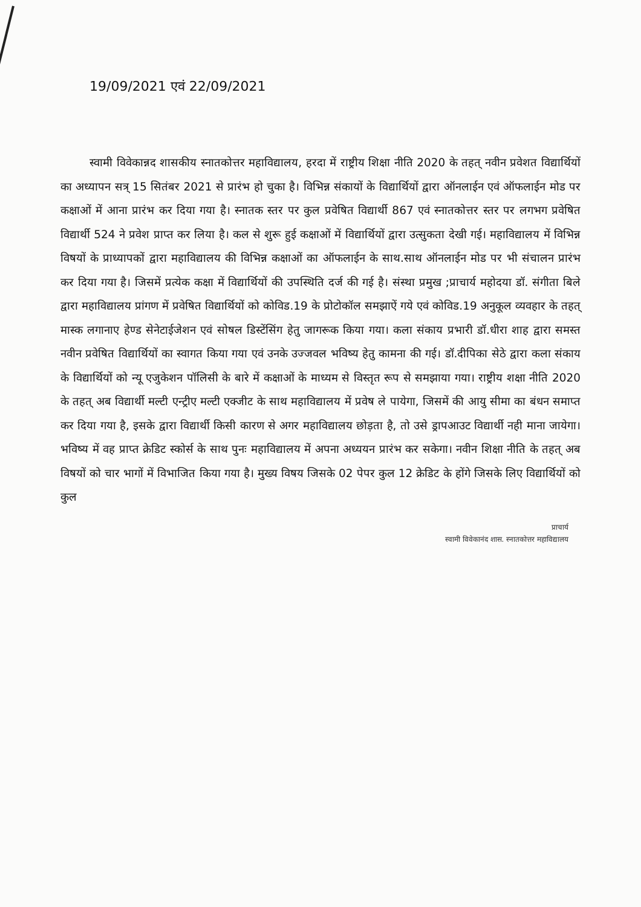19/09/2021 एवं 22/09/2021
स्वामी विवेकान्नद शासकीय स्नातकोत्तर महाविद्यालय, हरदा में राष्ट्रीय शिक्षा नीति 2020 के तहत् नवीन प्रवेशत विद्यार्थियों का अध्यापन सत्र् 15 सितंबर 2021 से प्रारंभ हो चुका है। विभिन्न संकायों के विद्यार्थियों द्वारा ऑनलाईन एवं ऑफलाईन मोड पर कक्षाओं में आना प्रारंभ कर दिया गया है। स्नातक स्तर पर कुल प्रवेषित विद्यार्थी 867 एवं स्नातकोत्तर स्तर पर लगभग प्रवेषित विद्यार्थी 524 ने प्रवेश प्राप्त कर लिया है। कल से शुरू हुई कक्षाओं में विद्यार्थियों द्वारा उत्सुकता देखी गई। महाविद्यालय में विभिन्न विषयों के प्राध्यापकों द्वारा महाविद्यालय की विभिन्न कक्षाओं का ऑफलाईन के साथ.साथ ऑनलाईन मोड पर भी संचालन प्रारंभ कर दिया गया है। जिसमें प्रत्येक कक्षा में विद्यार्थियों की उपस्थिति दर्ज की गई है। संस्था प्रमुख ;प्राचार्य महोदया डॉ. संगीता बिले द्वारा महाविद्यालय प्रांगण में प्रवेषित विद्यार्थियों को कोविड.19 के प्रोटोकॉल समझाऐं गये एवं कोविड.19 अनुकूल व्यवहार के तहत् मास्क लगानाए हेण्ड सेनेटाईजेशन एवं सोषल डिस्टेंसिंग हेतु जागरूक किया गया। कला संकाय प्रभारी डॉ.धीरा शाह द्वारा समस्त नवीन प्रवेषित विद्यार्थियों का स्वागत किया गया एवं उनके उज्जवल भविष्य हेतु कामना की गई। डॉ.दीपिका सेठे द्वारा कला संकाय के विद्यार्थियों को न्यू एजुकेशन पॉलिसी के बारे में कक्षाओं के माध्यम से विस्तृत रूप से समझाया गया। राष्ट्रीय शक्षा नीति 2020 के तहत् अब विद्यार्थी मल्टी एन्ट्रीए मल्टी एक्जीट के साथ महाविद्यालय में प्रवेष ले पायेगा, जिसमें की आयु सीमा का बंधन समाप्त कर दिया गया है, इसके द्वारा विद्यार्थी किसी कारण से अगर महाविद्यालय छोड़ता है, तो उसे ड्रापआउट विद्यार्थी नही माना जायेगा। भविष्य में वह प्राप्त क्रेडिट स्कोर्स के साथ पुनः महाविद्यालय में अपना अध्ययन प्रारंभ कर सकेगा। नवीन शिक्षा नीति के तहत् अब विषयों को चार भागों में विभाजित किया गया है। मुख्य विषय जिसके 02 पेपर कुल 12 क्रेडिट के होंगे जिसके लिए विद्यार्थियों को कुल
प्राचार्य
स्वामी विवेकानंद शास. स्नातकोत्तर महाविद्यालय